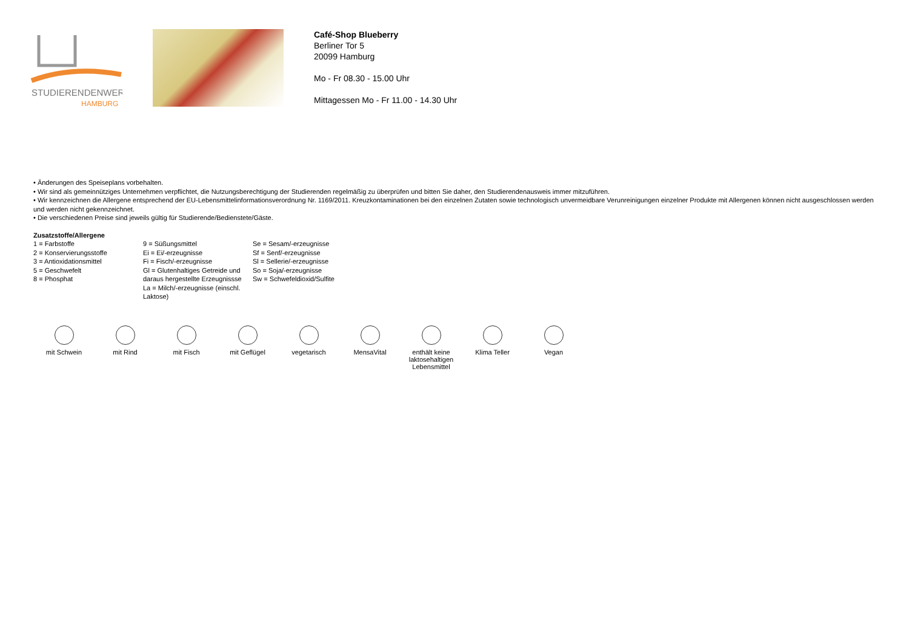STUDIERENDENWERK
HAMBURG
Café-Shop Blueberry
Berliner Tor 5
20099 Hamburg
Mo - Fr 08.30 - 15.00 Uhr
Mittagessen Mo - Fr 11.00 - 14.30 Uhr
• Änderungen des Speiseplans vorbehalten.
• Wir sind als gemeinnütziges Unternehmen verpflichtet, die Nutzungsberechtigung der Studierenden regelmäßig zu überprüfen und bitten Sie daher, den Studierendenausweis immer mitzuführen.
• Wir kennzeichnen die Allergene entsprechend der EU-Lebensmittelinformationsverordnung Nr. 1169/2011. Kreuzkontaminationen bei den einzelnen Zutaten sowie technologisch unvermeidbare Verunreinigungen einzelner Produkte mit Allergenen können nicht ausgeschlossen werden und werden nicht gekennzeichnet.
• Die verschiedenen Preise sind jeweils gültig für Studierende/Bedienstete/Gäste.
| Zusatzstoffe/Allergene | | |
| --- | --- | --- |
| 1 = Farbstoffe | 9 = Süßungsmittel | Se = Sesam/-erzeugnisse |
| 2 = Konservierungsstoffe | Ei = Ei/-erzeugnisse | Sf = Senf/-erzeugnisse |
| 3 = Antioxidationsmittel | Fi = Fisch/-erzeugnisse | Sl = Sellerie/-erzeugnisse |
| 5 = Geschwefelt | Gl = Glutenhaltiges Getreide und | So = Soja/-erzeugnisse |
| 8 = Phosphat | daraus hergestellte Erzeugnissse | Sw = Schwefeldioxid/Sulfite |
| | La = Milch/-erzeugnisse (einschl. Laktose) | |
mit Schwein mit Rind mit Fisch mit Geflügel vegetarisch MensaVital enthält keine laktosehaltigen Lebensmittel
Klima Teller Vegan